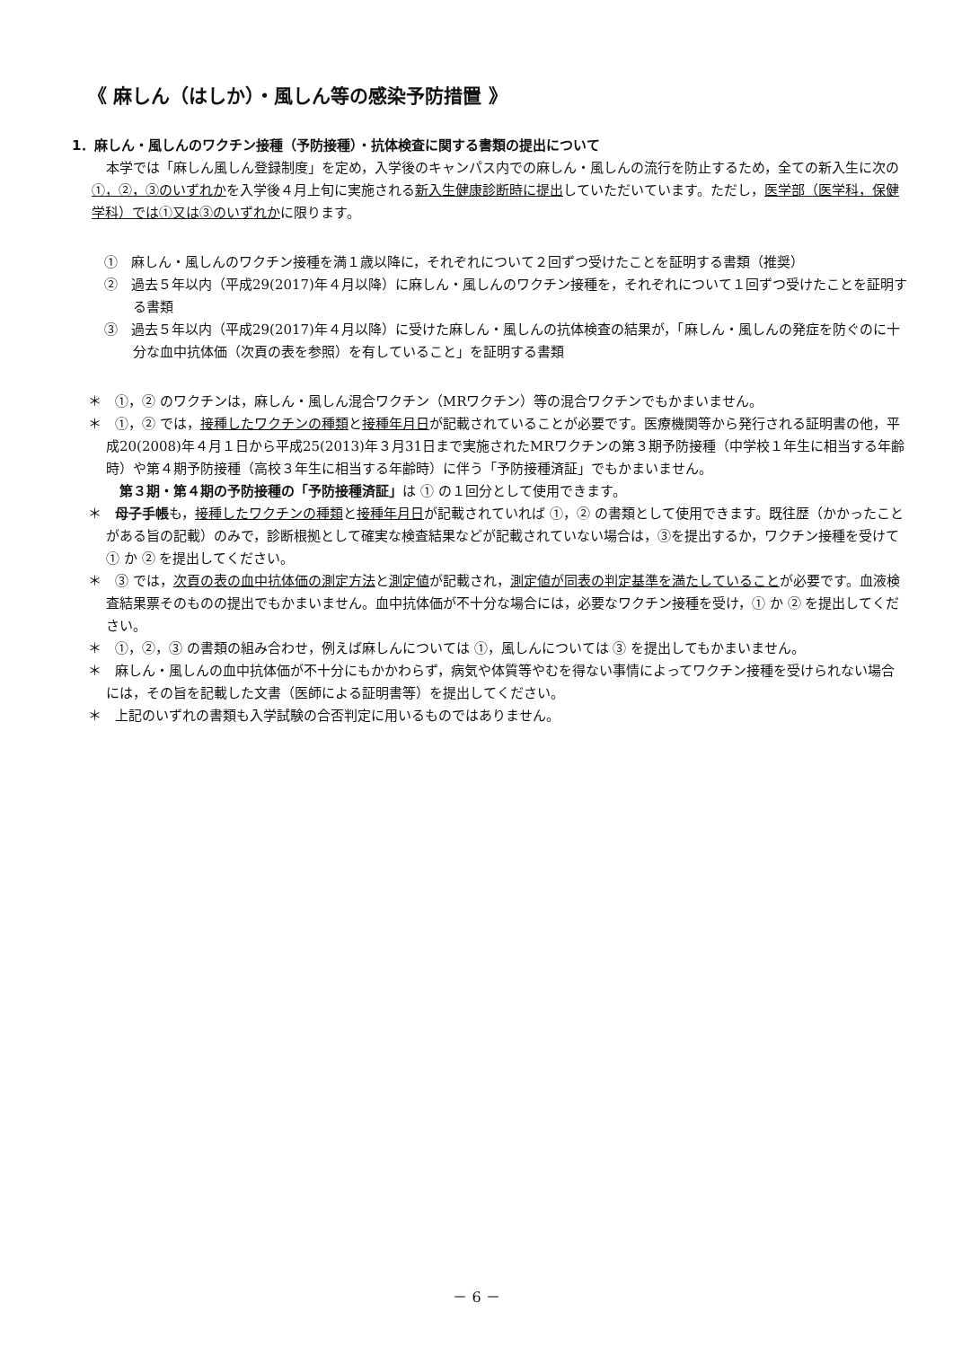《 麻しん（はしか）・風しん等の感染予防措置 》
1．麻しん・風しんのワクチン接種（予防接種）・抗体検査に関する書類の提出について
本学では「麻しん風しん登録制度」を定め，入学後のキャンパス内での麻しん・風しんの流行を防止するため，全ての新入生に次の①，②，③のいずれかを入学後４月上旬に実施される新入生健康診断時に提出していただいています。ただし，医学部（医学科，保健学科）では①又は③のいずれかに限ります。
①　麻しん・風しんのワクチン接種を満１歳以降に，それぞれについて２回ずつ受けたことを証明する書類（推奨）
②　過去５年以内（平成29(2017)年４月以降）に麻しん・風しんのワクチン接種を，それぞれについて１回ずつ受けたことを証明する書類
③　過去５年以内（平成29(2017)年４月以降）に受けた麻しん・風しんの抗体検査の結果が，「麻しん・風しんの発症を防ぐのに十分な血中抗体価（次頁の表を参照）を有していること」を証明する書類
＊　①，② のワクチンは，麻しん・風しん混合ワクチン（MRワクチン）等の混合ワクチンでもかまいません。
＊　①，② では，接種したワクチンの種類と接種年月日が記載されていることが必要です。医療機関等から発行される証明書の他，平成20(2008)年４月１日から平成25(2013)年３月31日まで実施されたMRワクチンの第３期予防接種（中学校１年生に相当する年齢時）や第４期予防接種（高校３年生に相当する年齢時）に伴う「予防接種済証」でもかまいません。
　第３期・第４期の予防接種の「予防接種済証」は ① の１回分として使用できます。
＊　母子手帳も，接種したワクチンの種類と接種年月日が記載されていれば ①，② の書類として使用できます。既往歴（かかったことがある旨の記載）のみで，診断根拠として確実な検査結果などが記載されていない場合は，③を提出するか，ワクチン接種を受けて ① か ② を提出してください。
＊　③ では，次頁の表の血中抗体価の測定方法と測定値が記載され，測定値が同表の判定基準を満たしていることが必要です。血液検査結果票そのものの提出でもかまいません。血中抗体価が不十分な場合には，必要なワクチン接種を受け，① か ② を提出してください。
＊　①，②，③ の書類の組み合わせ，例えば麻しんについては ①，風しんについては ③ を提出してもかまいません。
＊　麻しん・風しんの血中抗体価が不十分にもかかわらず，病気や体質等やむを得ない事情によってワクチン接種を受けられない場合には，その旨を記載した文書（医師による証明書等）を提出してください。
＊　上記のいずれの書類も入学試験の合否判定に用いるものではありません。
－ 6 －